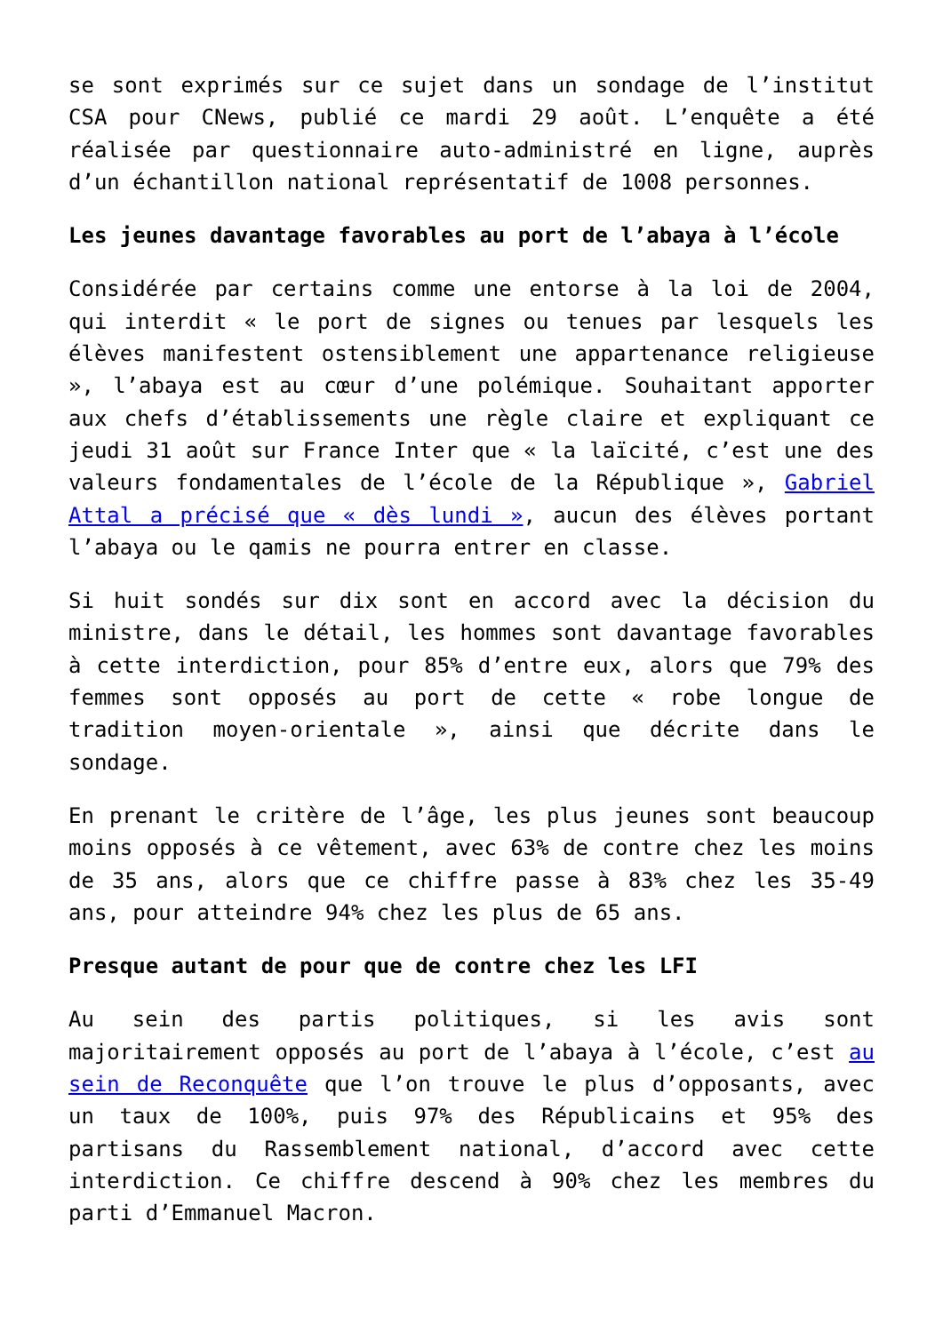se sont exprimés sur ce sujet dans un sondage de l’institut CSA pour CNews, publié ce mardi 29 août. L’enquête a été réalisée par questionnaire auto-administré en ligne, auprès d’un échantillon national représentatif de 1008 personnes.
Les jeunes davantage favorables au port de l’abaya à l’école
Considérée par certains comme une entorse à la loi de 2004, qui interdit « le port de signes ou tenues par lesquels les élèves manifestent ostensiblement une appartenance religieuse », l’abaya est au cœur d’une polémique. Souhaitant apporter aux chefs d’établissements une règle claire et expliquant ce jeudi 31 août sur France Inter que « la laïcité, c’est une des valeurs fondamentales de l’école de la République », Gabriel Attal a précisé que « dès lundi », aucun des élèves portant l’abaya ou le qamis ne pourra entrer en classe.
Si huit sondés sur dix sont en accord avec la décision du ministre, dans le détail, les hommes sont davantage favorables à cette interdiction, pour 85% d’entre eux, alors que 79% des femmes sont opposés au port de cette « robe longue de tradition moyen-orientale », ainsi que décrite dans le sondage.
En prenant le critère de l’âge, les plus jeunes sont beaucoup moins opposés à ce vêtement, avec 63% de contre chez les moins de 35 ans, alors que ce chiffre passe à 83% chez les 35-49 ans, pour atteindre 94% chez les plus de 65 ans.
Presque autant de pour que de contre chez les LFI
Au sein des partis politiques, si les avis sont majoritairement opposés au port de l’abaya à l’école, c’est au sein de Reconquête que l’on trouve le plus d’opposants, avec un taux de 100%, puis 97% des Républicains et 95% des partisans du Rassemblement national, d’accord avec cette interdiction. Ce chiffre descend à 90% chez les membres du parti d’Emmanuel Macron.